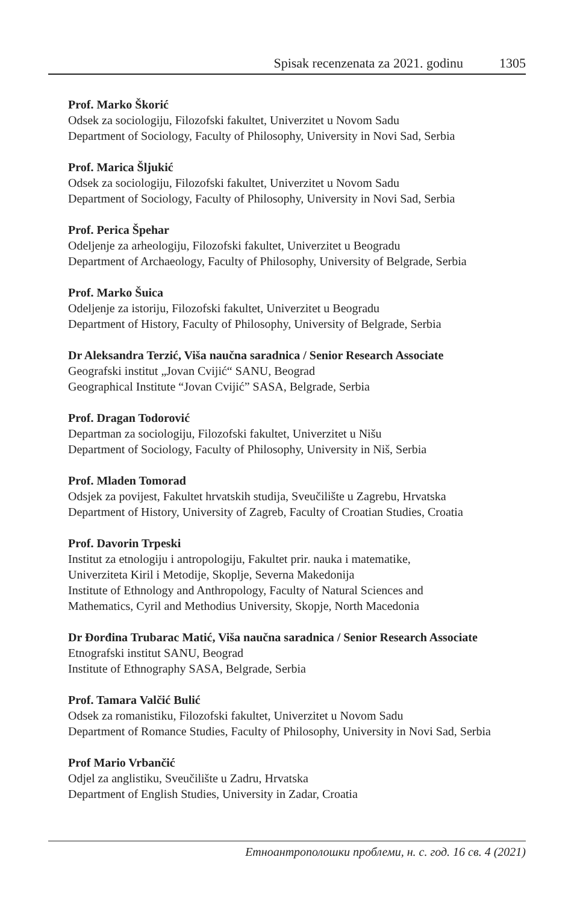Spisak recenzenata za 2021. godinu 1305
Prof. Marko Škorić
Odsek za sociologiju, Filozofski fakultet, Univerzitet u Novom Sadu
Department of Sociology, Faculty of Philosophy, University in Novi Sad, Serbia
Prof. Marica Šljukić
Odsek za sociologiju, Filozofski fakultet, Univerzitet u Novom Sadu
Department of Sociology, Faculty of Philosophy, University in Novi Sad, Serbia
Prof. Perica Špehar
Odeljenje za arheologiju, Filozofski fakultet, Univerzitet u Beogradu
Department of Archaeology, Faculty of Philosophy, University of Belgrade, Serbia
Prof. Marko Šuica
Odeljenje za istoriju, Filozofski fakultet, Univerzitet u Beogradu
Department of History, Faculty of Philosophy, University of Belgrade, Serbia
Dr Aleksandra Terzić, Viša naučna saradnica / Senior Research Associate
Geografski institut „Jovan Cvijić“ SANU, Beograd
Geographical Institute “Jovan Cvijić” SASA, Belgrade, Serbia
Prof. Dragan Todorović
Departman za sociologiju, Filozofski fakultet, Univerzitet u Nišu
Department of Sociology, Faculty of Philosophy, University in Niš, Serbia
Prof. Mladen Tomorad
Odsjek za povijest, Fakultet hrvatskih studija, Sveučilište u Zagrebu, Hrvatska
Department of History, University of Zagreb, Faculty of Croatian Studies, Croatia
Prof. Davorin Trpeski
Institut za etnologiju i antropologiju, Fakultet prir. nauka i matematike,
Univerziteta Kiril i Metodije, Skoplje, Severna Makedonija
Institute of Ethnology and Anthropology, Faculty of Natural Sciences and
Mathematics, Cyril and Methodius University, Skopje, North Macedonia
Dr Đorđina Trubarac Matić, Viša naučna saradnica / Senior Research Associate
Etnografski institut SANU, Beograd
Institute of Ethnography SASA, Belgrade, Serbia
Prof. Tamara Valčić Bulić
Odsek za romanistiku, Filozofski fakultet, Univerzitet u Novom Sadu
Department of Romance Studies, Faculty of Philosophy, University in Novi Sad, Serbia
Prof Mario Vrbančić
Odjel za anglistiku, Sveučilište u Zadru, Hrvatska
Department of English Studies, University in Zadar, Croatia
Етноантрополошки проблеми, н. с. год. 16 св. 4 (2021)